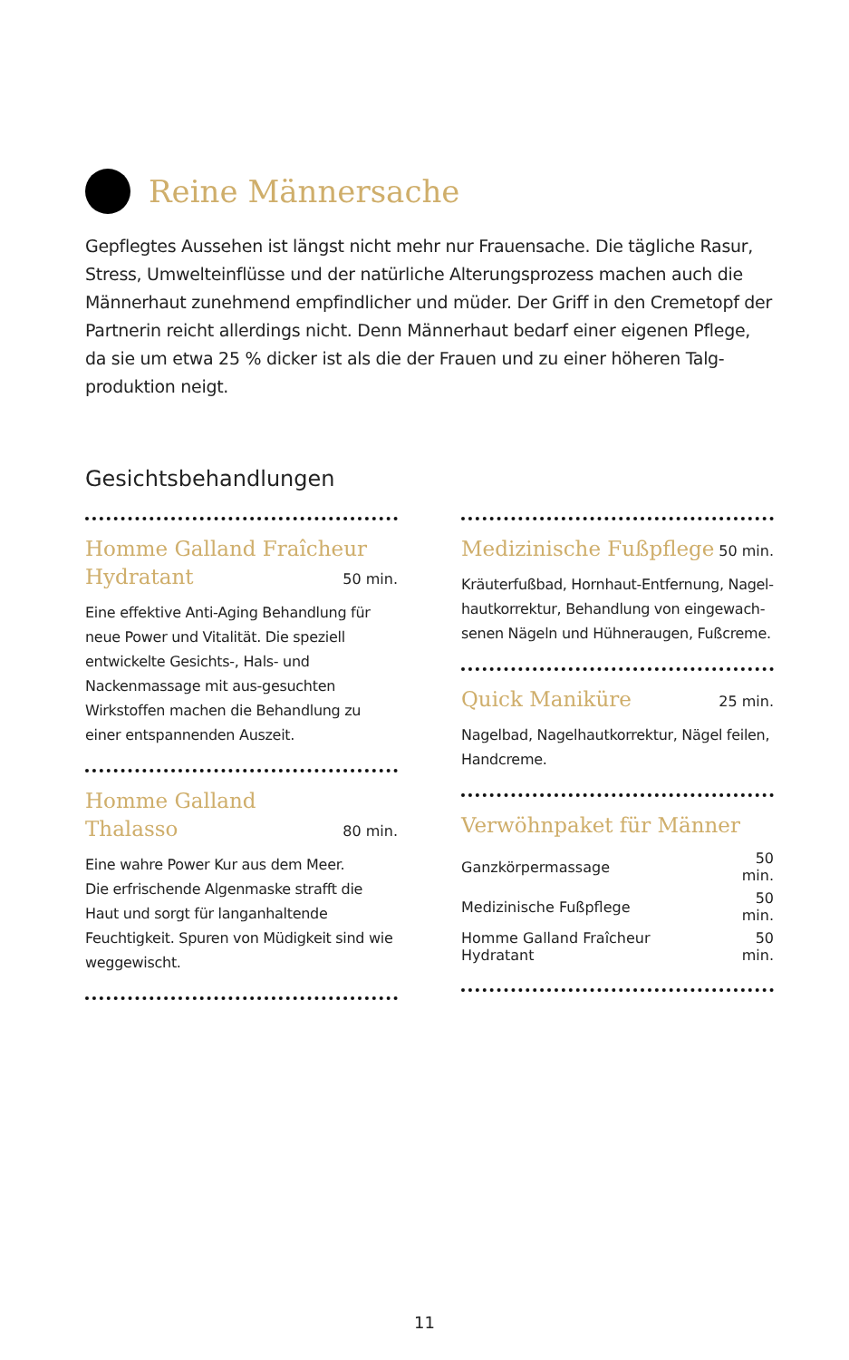Reine Männersache
Gepflegtes Aussehen ist längst nicht mehr nur Frauensache. Die tägliche Rasur, Stress, Umwelteinflüsse und der natürliche Alterungsprozess machen auch die Männerhaut zunehmend empfindlicher und müder. Der Griff in den Cremetopf der Partnerin reicht allerdings nicht. Denn Männerhaut bedarf einer eigenen Pflege, da sie um etwa 25 % dicker ist als die der Frauen und zu einer höheren Talg-produktion neigt.
Gesichtsbehandlungen
Homme Galland Fraîcheur
Hydratant 50 min.
Eine effektive Anti-Aging Behandlung für neue Power und Vitalität. Die speziell entwickelte Gesichts-, Hals- und Nackenmassage mit aus-gesuchten Wirkstoffen machen die Behandlung zu einer entspannenden Auszeit.
Homme Galland
Thalasso 80 min.
Eine wahre Power Kur aus dem Meer.
Die erfrischende Algenmaske strafft die Haut und sorgt für langanhaltende Feuchtigkeit. Spuren von Müdigkeit sind wie weggewischt.
Medizinische Fußpflege 50 min.
Kräuterfußbad, Hornhaut-Entfernung, Nagel-hautkorrektur, Behandlung von eingewach-senen Nägeln und Hühneraugen, Fußcreme.
Quick Maniküre 25 min.
Nagelbad, Nagelhautkorrektur, Nägel feilen, Handcreme.
Verwöhnpaket für Männer
| Ganzkörpermassage | 50 min. |
| Medizinische Fußpflege | 50 min. |
| Homme Galland Fraîcheur Hydratant | 50 min. |
11